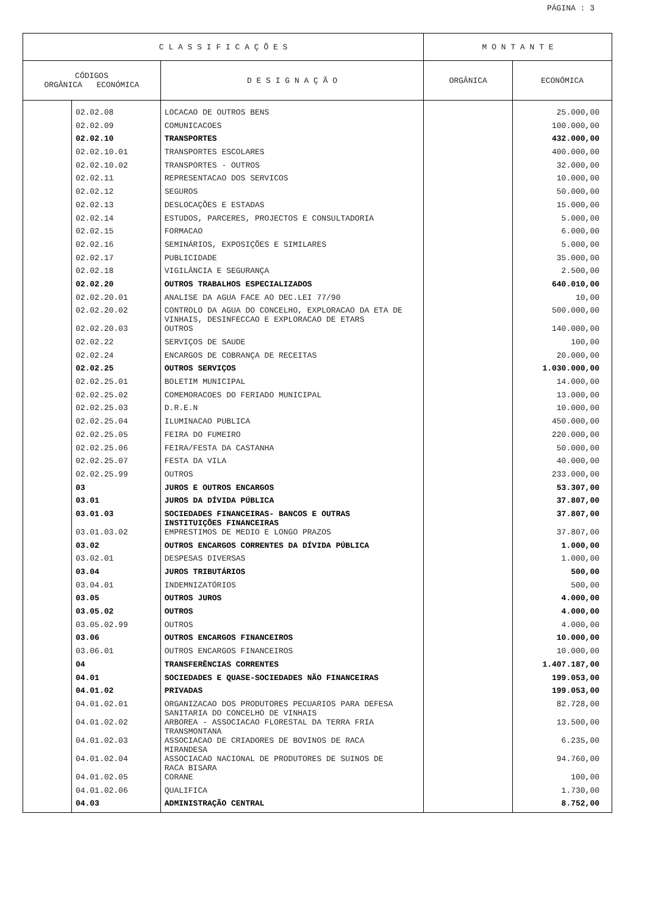PÁGINA : 3
| C L A S S I F I C A Ç Õ E S | | | M O N T A N T E | |
| --- | --- | --- | --- | --- |
| CÓDIGOS ORGÂNICA ECONÓMICA | | D E S I G N A Ç Ã O | ORGÂNICA | ECONÓMICA |
| | 02.02.08 | LOCACAO DE OUTROS BENS | | 25.000,00 |
| | 02.02.09 | COMUNICACOES | | 100.000,00 |
| | 02.02.10 | TRANSPORTES | | 432.000,00 |
| | 02.02.10.01 | TRANSPORTES ESCOLARES | | 400.000,00 |
| | 02.02.10.02 | TRANSPORTES - OUTROS | | 32.000,00 |
| | 02.02.11 | REPRESENTACAO DOS SERVICOS | | 10.000,00 |
| | 02.02.12 | SEGUROS | | 50.000,00 |
| | 02.02.13 | DESLOCAÇÕES E ESTADAS | | 15.000,00 |
| | 02.02.14 | ESTUDOS, PARCERES, PROJECTOS E CONSULTADORIA | | 5.000,00 |
| | 02.02.15 | FORMACAO | | 6.000,00 |
| | 02.02.16 | SEMINÁRIOS, EXPOSIÇÕES E SIMILARES | | 5.000,00 |
| | 02.02.17 | PUBLICIDADE | | 35.000,00 |
| | 02.02.18 | VIGILÂNCIA E SEGURANÇA | | 2.500,00 |
| | 02.02.20 | OUTROS TRABALHOS ESPECIALIZADOS | | 640.010,00 |
| | 02.02.20.01 | ANALISE DA AGUA FACE AO DEC.LEI 77/90 | | 10,00 |
| | 02.02.20.02 | CONTROLO DA AGUA DO CONCELHO, EXPLORACAO DA ETA DE VINHAIS, DESINFECCAO E EXPLORACAO DE ETARS | | 500.000,00 |
| | 02.02.20.03 | OUTROS | | 140.000,00 |
| | 02.02.22 | SERVIÇOS DE SAUDE | | 100,00 |
| | 02.02.24 | ENCARGOS DE COBRANÇA DE RECEITAS | | 20.000,00 |
| | 02.02.25 | OUTROS SERVIÇOS | | 1.030.000,00 |
| | 02.02.25.01 | BOLETIM MUNICIPAL | | 14.000,00 |
| | 02.02.25.02 | COMEMORACOES DO FERIADO MUNICIPAL | | 13.000,00 |
| | 02.02.25.03 | D.R.E.N | | 10.000,00 |
| | 02.02.25.04 | ILUMINACAO PUBLICA | | 450.000,00 |
| | 02.02.25.05 | FEIRA DO FUMEIRO | | 220.000,00 |
| | 02.02.25.06 | FEIRA/FESTA DA CASTANHA | | 50.000,00 |
| | 02.02.25.07 | FESTA DA VILA | | 40.000,00 |
| | 02.02.25.99 | OUTROS | | 233.000,00 |
| | 03 | JUROS E OUTROS ENCARGOS | | 53.307,00 |
| | 03.01 | JUROS DA DÍVIDA PÚBLICA | | 37.807,00 |
| | 03.01.03 | SOCIEDADES FINANCEIRAS- BANCOS E OUTRAS INSTITUIÇÕES FINANCEIRAS | | 37.807,00 |
| | 03.01.03.02 | EMPRESTIMOS DE MEDIO E LONGO PRAZOS | | 37.807,00 |
| | 03.02 | OUTROS ENCARGOS CORRENTES DA DÍVIDA PÚBLICA | | 1.000,00 |
| | 03.02.01 | DESPESAS DIVERSAS | | 1.000,00 |
| | 03.04 | JUROS TRIBUTÁRIOS | | 500,00 |
| | 03.04.01 | INDEMNIZATÓRIOS | | 500,00 |
| | 03.05 | OUTROS JUROS | | 4.000,00 |
| | 03.05.02 | OUTROS | | 4.000,00 |
| | 03.05.02.99 | OUTROS | | 4.000,00 |
| | 03.06 | OUTROS ENCARGOS FINANCEIROS | | 10.000,00 |
| | 03.06.01 | OUTROS ENCARGOS FINANCEIROS | | 10.000,00 |
| | 04 | TRANSFERÊNCIAS CORRENTES | | 1.407.187,00 |
| | 04.01 | SOCIEDADES E QUASE-SOCIEDADES NÃO FINANCEIRAS | | 199.053,00 |
| | 04.01.02 | PRIVADAS | | 199.053,00 |
| | 04.01.02.01 | ORGANIZACAO DOS PRODUTORES PECUARIOS PARA DEFESA SANITARIA DO CONCELHO DE VINHAIS | | 82.728,00 |
| | 04.01.02.02 | ARBOREA - ASSOCIACAO FLORESTAL DA TERRA FRIA TRANSMONTANA | | 13.500,00 |
| | 04.01.02.03 | ASSOCIACAO DE CRIADORES DE BOVINOS DE RACA MIRANDESA | | 6.235,00 |
| | 04.01.02.04 | ASSOCIACAO NACIONAL DE PRODUTORES DE SUINOS DE RACA BISARA | | 94.760,00 |
| | 04.01.02.05 | CORANE | | 100,00 |
| | 04.01.02.06 | QUALIFICA | | 1.730,00 |
| | 04.03 | ADMINISTRAÇÃO CENTRAL | | 8.752,00 |